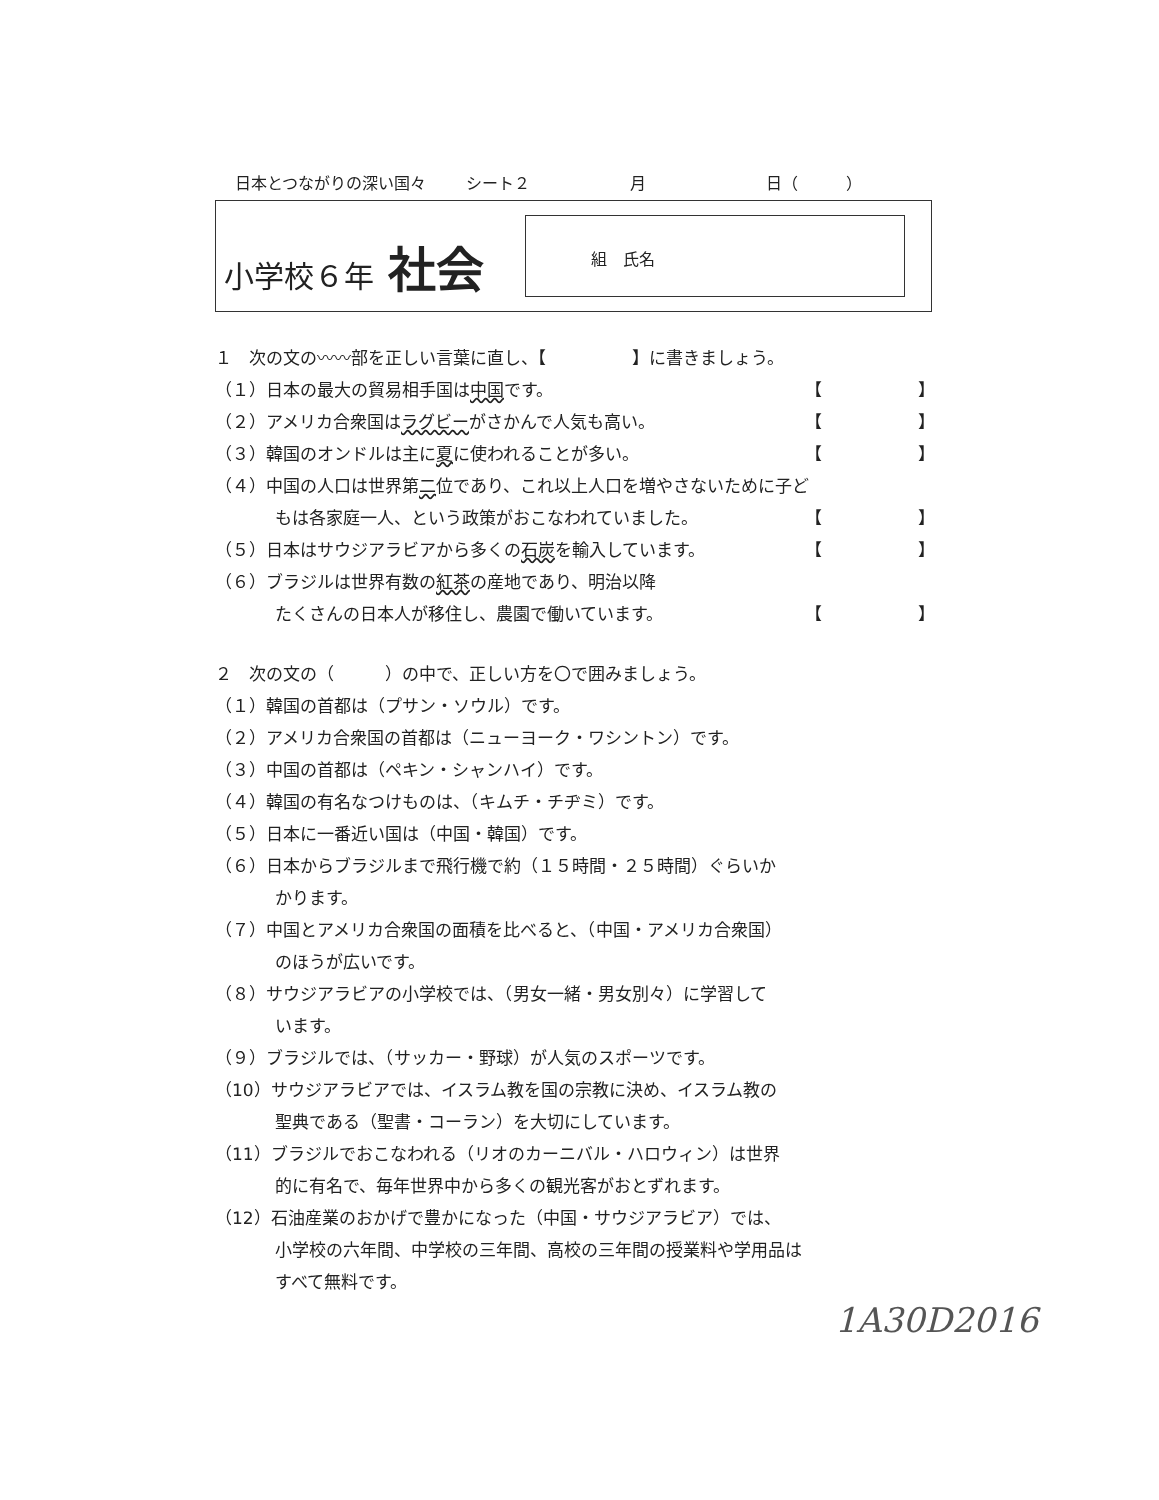日本とつながりの深い国々 シート２ 月 日（　　　）
小学校６年 社会
組　氏名
１　次の文の〰〰部を正しい言葉に直し、【　　　　　】に書きましょう。
（１）日本の最大の貿易相手国は中国です。 【 】
（２）アメリカ合衆国はラグビーがさかんで人気も高い。 【 】
（３）韓国のオンドルは主に夏に使われることが多い。 【 】
（４）中国の人口は世界第二位であり、これ以上人口を増やさないために子ど
もは各家庭一人、という政策がおこなわれていました。 【 】
（５）日本はサウジアラビアから多くの石炭を輸入しています。 【 】
（６）ブラジルは世界有数の紅茶の産地であり、明治以降
たくさんの日本人が移住し、農園で働いています。 【 】
２　次の文の（　　　）の中で、正しい方を〇で囲みましょう。
（１）韓国の首都は（プサン・ソウル）です。
（２）アメリカ合衆国の首都は（ニューヨーク・ワシントン）です。
（３）中国の首都は（ペキン・シャンハイ）です。
（４）韓国の有名なつけものは、（キムチ・チヂミ）です。
（５）日本に一番近い国は（中国・韓国）です。
（６）日本からブラジルまで飛行機で約（１５時間・２５時間）ぐらいか
かります。
（７）中国とアメリカ合衆国の面積を比べると、（中国・アメリカ合衆国）
のほうが広いです。
（８）サウジアラビアの小学校では、（男女一緒・男女別々）に学習して
います。
（９）ブラジルでは、（サッカー・野球）が人気のスポーツです。
（10）サウジアラビアでは、イスラム教を国の宗教に決め、イスラム教の
聖典である（聖書・コーラン）を大切にしています。
（11）ブラジルでおこなわれる（リオのカーニバル・ハロウィン）は世界
的に有名で、毎年世界中から多くの観光客がおとずれます。
（12）石油産業のおかげで豊かになった（中国・サウジアラビア）では、
小学校の六年間、中学校の三年間、高校の三年間の授業料や学用品は
すべて無料です。
1A30D2016